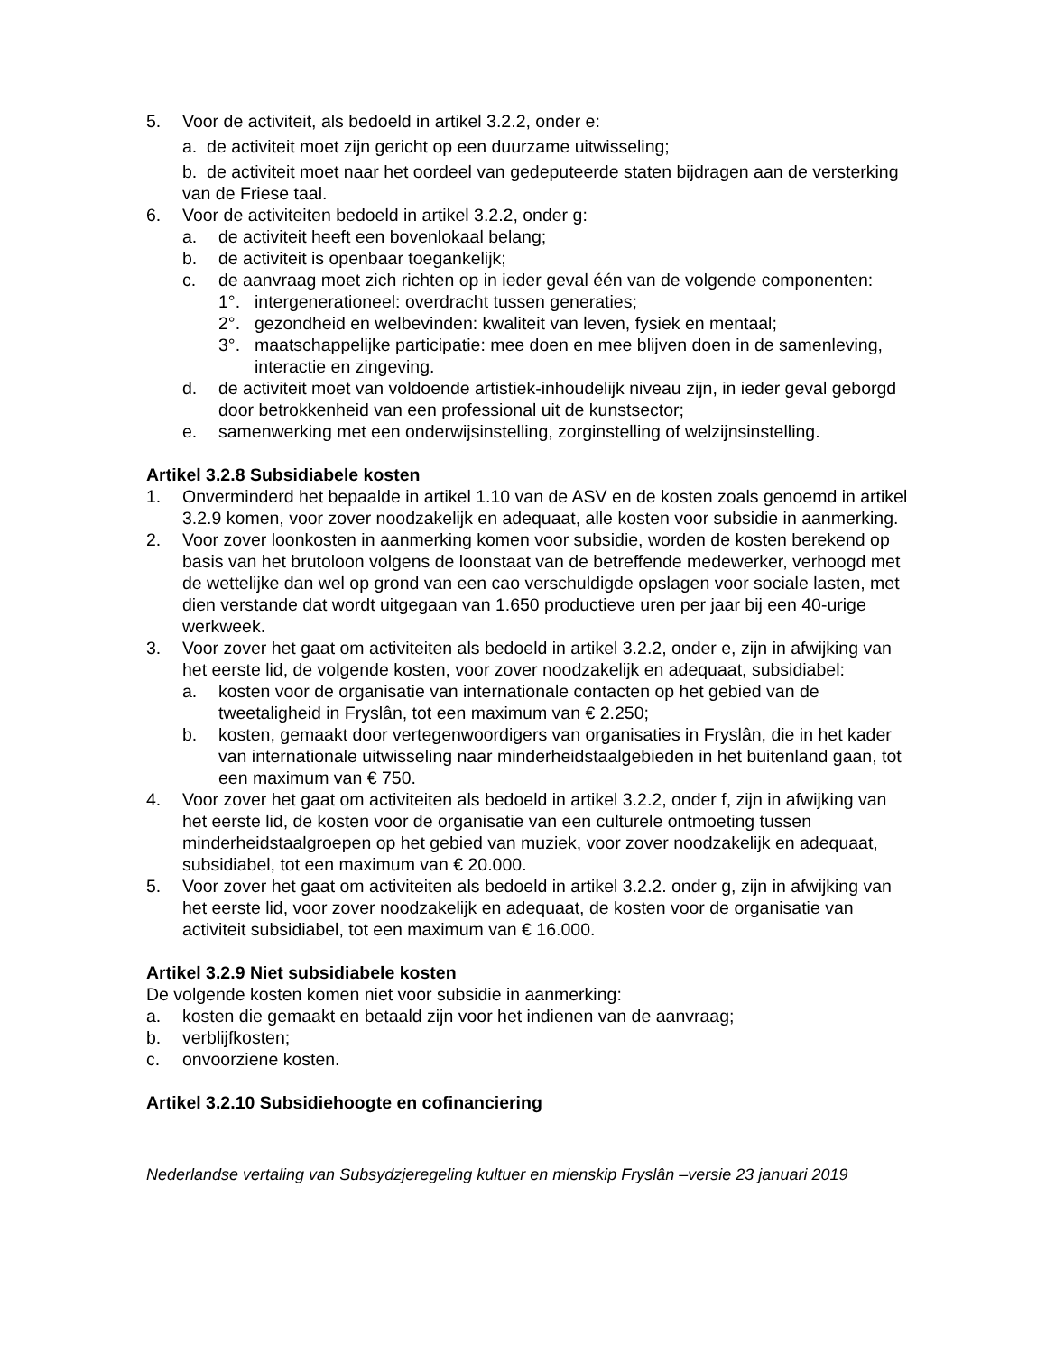5. Voor de activiteit, als bedoeld in artikel 3.2.2, onder e:
a. de activiteit moet zijn gericht op een duurzame uitwisseling;
b. de activiteit moet naar het oordeel van gedeputeerde staten bijdragen aan de versterking van de Friese taal.
6. Voor de activiteiten bedoeld in artikel 3.2.2, onder g:
a. de activiteit heeft een bovenlokaal belang;
b. de activiteit is openbaar toegankelijk;
c. de aanvraag moet zich richten op in ieder geval één van de volgende componenten:
1°. intergenerationeel: overdracht tussen generaties;
2°. gezondheid en welbevinden: kwaliteit van leven, fysiek en mentaal;
3°. maatschappelijke participatie: mee doen en mee blijven doen in de samenleving, interactie en zingeving.
d. de activiteit moet van voldoende artistiek-inhoudelijk niveau zijn, in ieder geval geborgd door betrokkenheid van een professional uit de kunstsector;
e. samenwerking met een onderwijsinstelling, zorginstelling of welzijnsinstelling.
Artikel 3.2.8 Subsidiabele kosten
1. Onverminderd het bepaalde in artikel 1.10 van de ASV en de kosten zoals genoemd in artikel 3.2.9 komen, voor zover noodzakelijk en adequaat, alle kosten voor subsidie in aanmerking.
2. Voor zover loonkosten in aanmerking komen voor subsidie, worden de kosten berekend op basis van het brutoloon volgens de loonstaat van de betreffende medewerker, verhoogd met de wettelijke dan wel op grond van een cao verschuldigde opslagen voor sociale lasten, met dien verstande dat wordt uitgegaan van 1.650 productieve uren per jaar bij een 40-urige werkweek.
3. Voor zover het gaat om activiteiten als bedoeld in artikel 3.2.2, onder e, zijn in afwijking van het eerste lid, de volgende kosten, voor zover noodzakelijk en adequaat, subsidiabel:
a. kosten voor de organisatie van internationale contacten op het gebied van de tweetaligheid in Fryslân, tot een maximum van € 2.250;
b. kosten, gemaakt door vertegenwoordigers van organisaties in Fryslân, die in het kader van internationale uitwisseling naar minderheidstaalgebieden in het buitenland gaan, tot een maximum van € 750.
4. Voor zover het gaat om activiteiten als bedoeld in artikel 3.2.2, onder f, zijn in afwijking van het eerste lid, de kosten voor de organisatie van een culturele ontmoeting tussen minderheidstaalgroepen op het gebied van muziek, voor zover noodzakelijk en adequaat, subsidiabel, tot een maximum van € 20.000.
5. Voor zover het gaat om activiteiten als bedoeld in artikel 3.2.2. onder g, zijn in afwijking van het eerste lid, voor zover noodzakelijk en adequaat, de kosten voor de organisatie van activiteit subsidiabel, tot een maximum van € 16.000.
Artikel 3.2.9 Niet subsidiabele kosten
De volgende kosten komen niet voor subsidie in aanmerking:
a. kosten die gemaakt en betaald zijn voor het indienen van de aanvraag;
b. verblijfkosten;
c. onvoorziene kosten.
Artikel 3.2.10 Subsidiehoogte en cofinanciering
Nederlandse vertaling van Subsydzjeregeling kultuer en mienskip Fryslân –versie 23 januari 2019